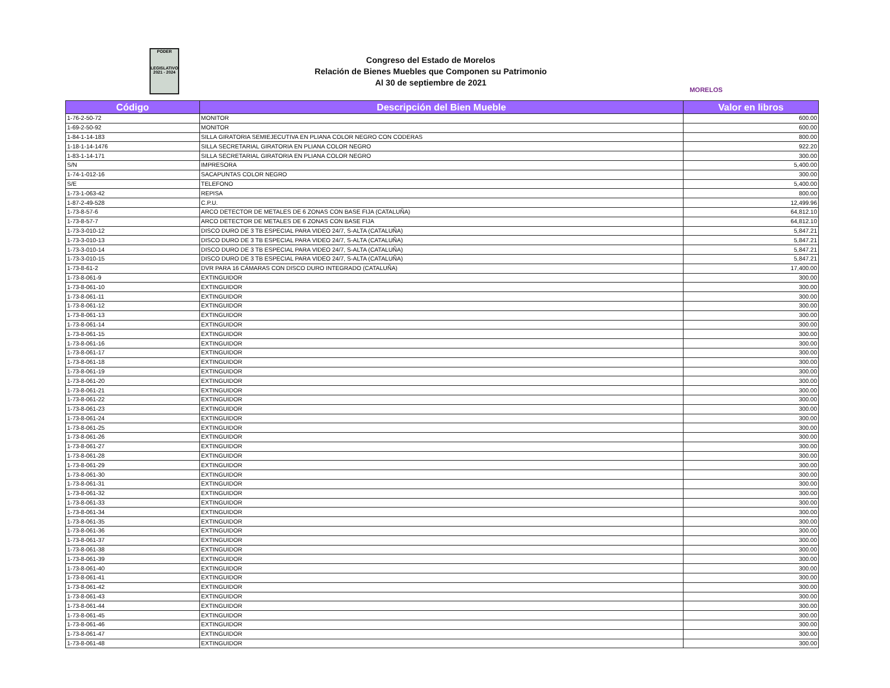PODER
LEGISLATIVO
2021 - 2024
Congreso del Estado de Morelos
Relación de Bienes Muebles que Componen su Patrimonio
Al 30 de septiembre de 2021
MORELOS
| Código | Descripción del Bien Mueble | Valor en libros |
| --- | --- | --- |
| 1-76-2-50-72 | MONITOR | 600.00 |
| 1-69-2-50-92 | MONITOR | 600.00 |
| 1-84-1-14-183 | SILLA GIRATORIA SEMIEJECUTIVA EN PLIANA COLOR NEGRO CON CODERAS | 800.00 |
| 1-18-1-14-1476 | SILLA SECRETARIAL GIRATORIA EN PLIANA COLOR NEGRO | 922.20 |
| 1-83-1-14-171 | SILLA SECRETARIAL GIRATORIA EN PLIANA COLOR NEGRO | 300.00 |
| S/N | IMPRESORA | 5,400.00 |
| 1-74-1-012-16 | SACAPUNTAS COLOR NEGRO | 300.00 |
| S/E | TELEFONO | 5,400.00 |
| 1-73-1-063-42 | REPISA | 800.00 |
| 1-87-2-49-528 | C.P.U. | 12,499.96 |
| 1-73-8-57-6 | ARCO DETECTOR DE METALES DE 6 ZONAS CON BASE FIJA (CATALUÑA) | 64,812.10 |
| 1-73-8-57-7 | ARCO DETECTOR DE METALES DE 6 ZONAS CON BASE FIJA | 64,812.10 |
| 1-73-3-010-12 | DISCO DURO DE 3 TB ESPECIAL PARA VIDEO 24/7, S-ALTA (CATALUÑA) | 5,847.21 |
| 1-73-3-010-13 | DISCO DURO DE 3 TB ESPECIAL PARA VIDEO 24/7, S-ALTA (CATALUÑA) | 5,847.21 |
| 1-73-3-010-14 | DISCO DURO DE 3 TB ESPECIAL PARA VIDEO 24/7, S-ALTA (CATALUÑA) | 5,847.21 |
| 1-73-3-010-15 | DISCO DURO DE 3 TB ESPECIAL PARA VIDEO 24/7, S-ALTA (CATALUÑA) | 5,847.21 |
| 1-73-8-61-2 | DVR PARA 16 CÁMARAS CON DISCO DURO INTEGRADO (CATALUÑA) | 17,400.00 |
| 1-73-8-061-9 | EXTINGUIDOR | 300.00 |
| 1-73-8-061-10 | EXTINGUIDOR | 300.00 |
| 1-73-8-061-11 | EXTINGUIDOR | 300.00 |
| 1-73-8-061-12 | EXTINGUIDOR | 300.00 |
| 1-73-8-061-13 | EXTINGUIDOR | 300.00 |
| 1-73-8-061-14 | EXTINGUIDOR | 300.00 |
| 1-73-8-061-15 | EXTINGUIDOR | 300.00 |
| 1-73-8-061-16 | EXTINGUIDOR | 300.00 |
| 1-73-8-061-17 | EXTINGUIDOR | 300.00 |
| 1-73-8-061-18 | EXTINGUIDOR | 300.00 |
| 1-73-8-061-19 | EXTINGUIDOR | 300.00 |
| 1-73-8-061-20 | EXTINGUIDOR | 300.00 |
| 1-73-8-061-21 | EXTINGUIDOR | 300.00 |
| 1-73-8-061-22 | EXTINGUIDOR | 300.00 |
| 1-73-8-061-23 | EXTINGUIDOR | 300.00 |
| 1-73-8-061-24 | EXTINGUIDOR | 300.00 |
| 1-73-8-061-25 | EXTINGUIDOR | 300.00 |
| 1-73-8-061-26 | EXTINGUIDOR | 300.00 |
| 1-73-8-061-27 | EXTINGUIDOR | 300.00 |
| 1-73-8-061-28 | EXTINGUIDOR | 300.00 |
| 1-73-8-061-29 | EXTINGUIDOR | 300.00 |
| 1-73-8-061-30 | EXTINGUIDOR | 300.00 |
| 1-73-8-061-31 | EXTINGUIDOR | 300.00 |
| 1-73-8-061-32 | EXTINGUIDOR | 300.00 |
| 1-73-8-061-33 | EXTINGUIDOR | 300.00 |
| 1-73-8-061-34 | EXTINGUIDOR | 300.00 |
| 1-73-8-061-35 | EXTINGUIDOR | 300.00 |
| 1-73-8-061-36 | EXTINGUIDOR | 300.00 |
| 1-73-8-061-37 | EXTINGUIDOR | 300.00 |
| 1-73-8-061-38 | EXTINGUIDOR | 300.00 |
| 1-73-8-061-39 | EXTINGUIDOR | 300.00 |
| 1-73-8-061-40 | EXTINGUIDOR | 300.00 |
| 1-73-8-061-41 | EXTINGUIDOR | 300.00 |
| 1-73-8-061-42 | EXTINGUIDOR | 300.00 |
| 1-73-8-061-43 | EXTINGUIDOR | 300.00 |
| 1-73-8-061-44 | EXTINGUIDOR | 300.00 |
| 1-73-8-061-45 | EXTINGUIDOR | 300.00 |
| 1-73-8-061-46 | EXTINGUIDOR | 300.00 |
| 1-73-8-061-47 | EXTINGUIDOR | 300.00 |
| 1-73-8-061-48 | EXTINGUIDOR | 300.00 |